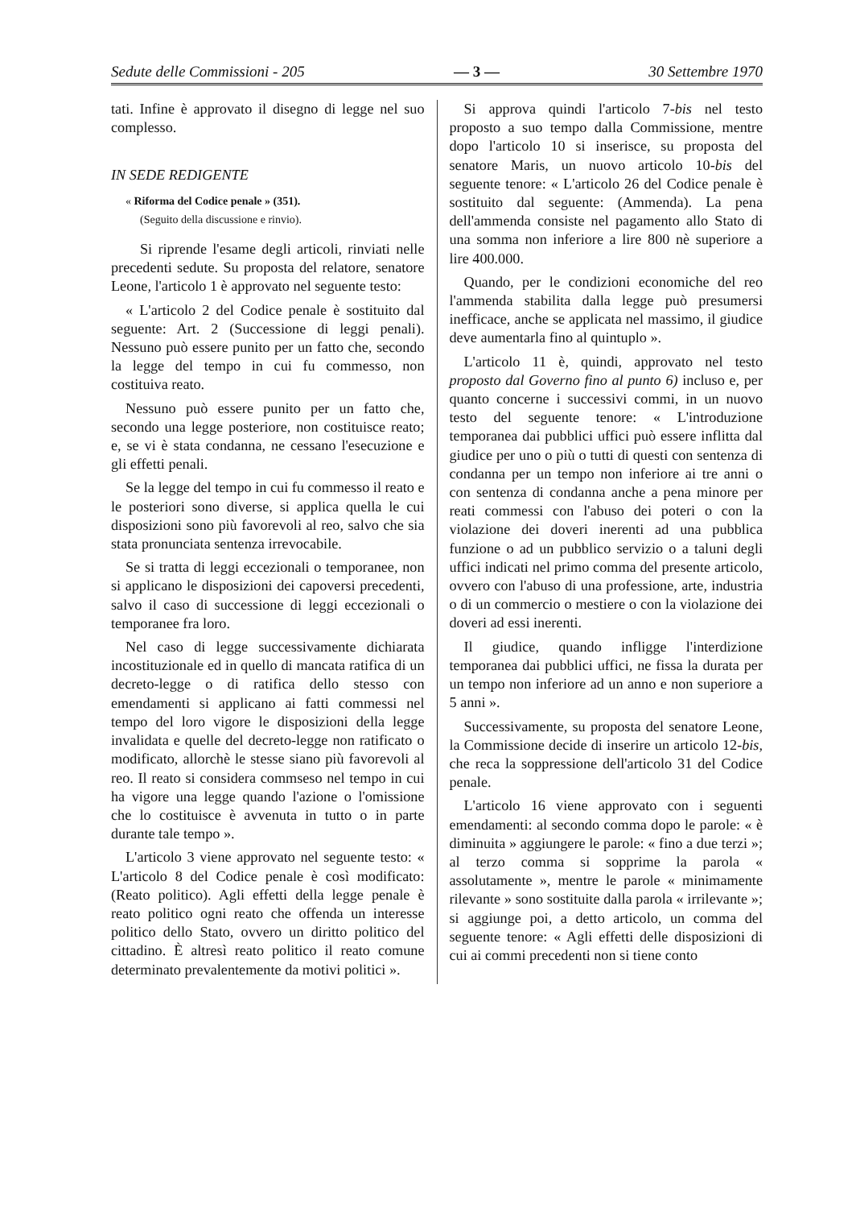Sedute delle Commissioni - 205 — 3 — 30 Settembre 1970
tati. Infine è approvato il disegno di legge nel suo complesso.
IN SEDE REDIGENTE
« Riforma del Codice penale » (351).
(Seguito della discussione e rinvio).
Si riprende l'esame degli articoli, rinviati nelle precedenti sedute. Su proposta del relatore, senatore Leone, l'articolo 1 è approvato nel seguente testo:
« L'articolo 2 del Codice penale è sostituito dal seguente: Art. 2 (Successione di leggi penali). Nessuno può essere punito per un fatto che, secondo la legge del tempo in cui fu commesso, non costituiva reato.
Nessuno può essere punito per un fatto che, secondo una legge posteriore, non costituisce reato; e, se vi è stata condanna, ne cessano l'esecuzione e gli effetti penali.
Se la legge del tempo in cui fu commesso il reato e le posteriori sono diverse, si applica quella le cui disposizioni sono più favorevoli al reo, salvo che sia stata pronunciata sentenza irrevocabile.
Se si tratta di leggi eccezionali o temporanee, non si applicano le disposizioni dei capoversi precedenti, salvo il caso di successione di leggi eccezionali o temporanee fra loro.
Nel caso di legge successivamente dichiarata incostituzionale ed in quello di mancata ratifica di un decreto-legge o di ratifica dello stesso con emendamenti si applicano ai fatti commessi nel tempo del loro vigore le disposizioni della legge invalidata e quelle del decreto-legge non ratificato o modificato, allorchè le stesse siano più favorevoli al reo. Il reato si considera commseso nel tempo in cui ha vigore una legge quando l'azione o l'omissione che lo costituisce è avvenuta in tutto o in parte durante tale tempo ».
L'articolo 3 viene approvato nel seguente testo: « L'articolo 8 del Codice penale è così modificato: (Reato politico). Agli effetti della legge penale è reato politico ogni reato che offenda un interesse politico dello Stato, ovvero un diritto politico del cittadino. È altresì reato politico il reato comune determinato prevalentemente da motivi politici ».
Si approva quindi l'articolo 7-bis nel testo proposto a suo tempo dalla Commissione, mentre dopo l'articolo 10 si inserisce, su proposta del senatore Maris, un nuovo articolo 10-bis del seguente tenore: « L'articolo 26 del Codice penale è sostituito dal seguente: (Ammenda). La pena dell'ammenda consiste nel pagamento allo Stato di una somma non inferiore a lire 800 nè superiore a lire 400.000.
Quando, per le condizioni economiche del reo l'ammenda stabilita dalla legge può presumersi inefficace, anche se applicata nel massimo, il giudice deve aumentarla fino al quintuplo ».
L'articolo 11 è, quindi, approvato nel testo proposto dal Governo fino al punto 6) incluso e, per quanto concerne i successivi commi, in un nuovo testo del seguente tenore: « L'introduzione temporanea dai pubblici uffici può essere inflitta dal giudice per uno o più o tutti di questi con sentenza di condanna per un tempo non inferiore ai tre anni o con sentenza di condanna anche a pena minore per reati commessi con l'abuso dei poteri o con la violazione dei doveri inerenti ad una pubblica funzione o ad un pubblico servizio o a taluni degli uffici indicati nel primo comma del presente articolo, ovvero con l'abuso di una professione, arte, industria o di un commercio o mestiere o con la violazione dei doveri ad essi inerenti.
Il giudice, quando infligge l'interdizione temporanea dai pubblici uffici, ne fissa la durata per un tempo non inferiore ad un anno e non superiore a 5 anni ».
Successivamente, su proposta del senatore Leone, la Commissione decide di inserire un articolo 12-bis, che reca la soppressione dell'articolo 31 del Codice penale.
L'articolo 16 viene approvato con i seguenti emendamenti: al secondo comma dopo le parole: « è diminuita » aggiungere le parole: « fino a due terzi »; al terzo comma si sopprime la parola « assolutamente », mentre le parole « minimamente rilevante » sono sostituite dalla parola « irrilevante »; si aggiunge poi, a detto articolo, un comma del seguente tenore: « Agli effetti delle disposizioni di cui ai commi precedenti non si tiene conto